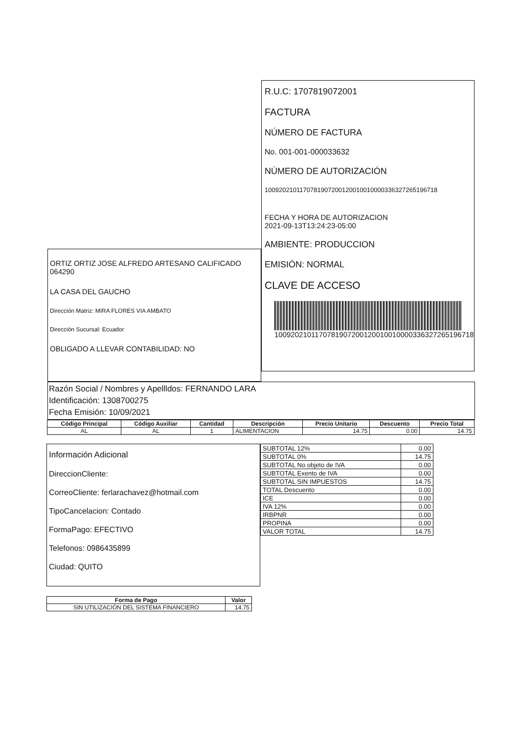ORTIZ ORTIZ JOSE ALFREDO ARTESANO CALIFICADO 064290
LA CASA DEL GAUCHO
Dirección Matriz: MIRA FLORES VIA AMBATO
Dirección Sucursal: Ecuador
OBLIGADO A LLEVAR CONTABILIDAD: NO
R.U.C: 1707819072001
FACTURA
NÚMERO DE FACTURA
No. 001-001-000033632
NÚMERO DE AUTORIZACIÓN
1009202101170781907200120010010000336327265196718
FECHA Y HORA DE AUTORIZACION
2021-09-13T13:24:23-05:00
AMBIENTE: PRODUCCION
EMISIÓN: NORMAL
CLAVE DE ACCESO
1009202101170781907200120010010000336327265196718
Razón Social / Nombres y Apellldos: FERNANDO LARA
Identificación: 1308700275
Fecha Emisión: 10/09/2021
| Código Principal | Código Auxiliar | Cantidad | Descripción | Precio Unitario | Descuento | Precio Total |
| --- | --- | --- | --- | --- | --- | --- |
| AL | AL | 1 | ALIMENTACION | 14.75 | 0.00 | 14.75 |
Información Adicional
DireccionCliente:
CorreoCliente: ferlarachavez@hotmail.com
TipoCancelacion: Contado
FormaPago: EFECTIVO
Telefonos: 0986435899
Ciudad: QUITO
| SUBTOTAL 12% | 0.00 |
| SUBTOTAL 0% | 14.75 |
| SUBTOTAL No objeto de IVA | 0.00 |
| SUBTOTAL Exento de IVA | 0.00 |
| SUBTOTAL SIN IMPUESTOS | 14.75 |
| TOTAL Descuento | 0.00 |
| ICE | 0.00 |
| IVA 12% | 0.00 |
| IRBPNR | 0.00 |
| PROPINA | 0.00 |
| VALOR TOTAL | 14.75 |
| Forma de Pago | Valor |
| --- | --- |
| SIN UTILIZACIÓN DEL SISTEMA FINANCIERO | 14.75 |